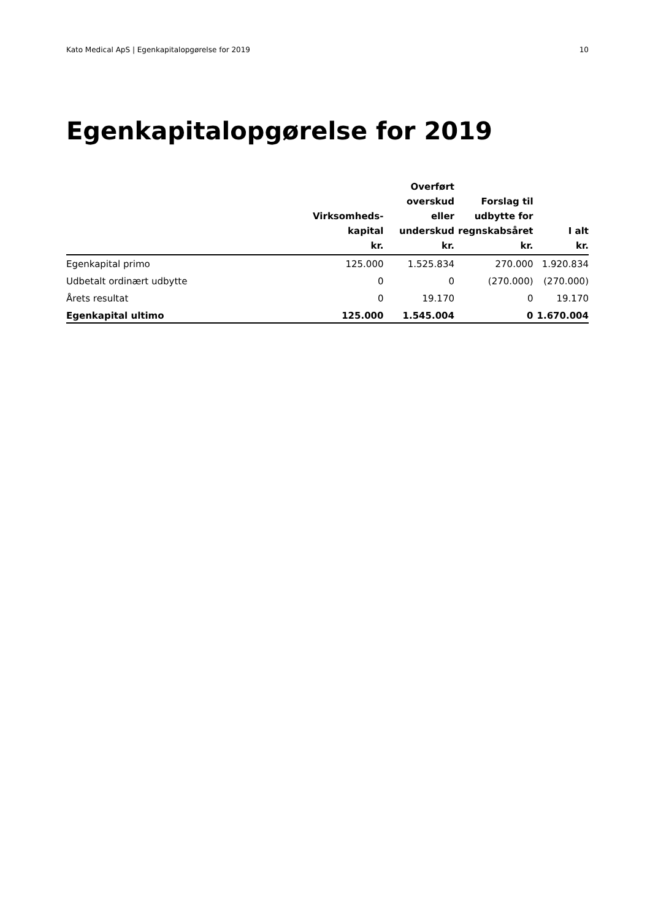Kato Medical ApS | Egenkapitalopgørelse for 2019 10
Egenkapitalopgørelse for 2019
| | Virksomheds- kapital kr. | Overført overskud eller underskud kr. | Forslag til udbytte for regnskabsåret kr. | I alt kr. |
| --- | --- | --- | --- | --- |
| Egenkapital primo | 125.000 | 1.525.834 | 270.000 | 1.920.834 |
| Udbetalt ordinært udbytte | 0 | 0 | (270.000) | (270.000) |
| Årets resultat | 0 | 19.170 | 0 | 19.170 |
| Egenkapital ultimo | 125.000 | 1.545.004 | 0 | 1.670.004 |